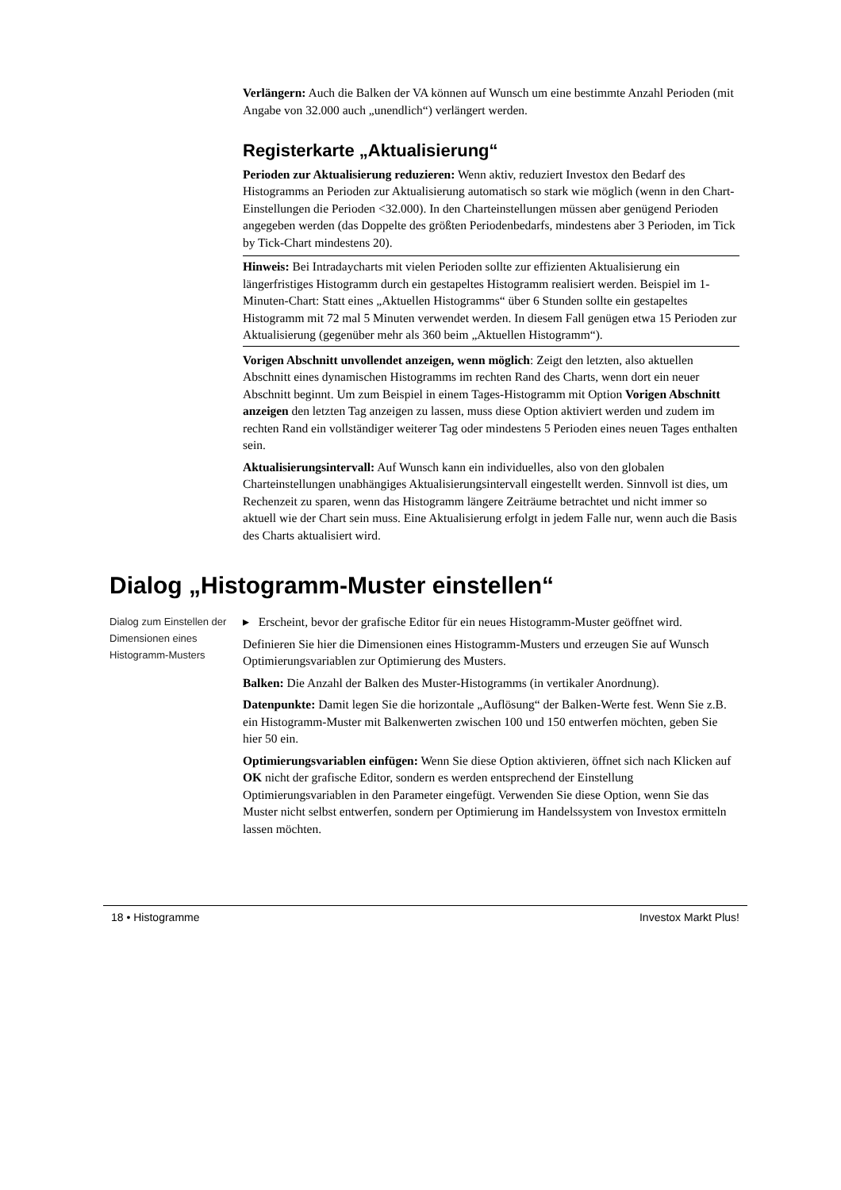Verlängern: Auch die Balken der VA können auf Wunsch um eine bestimmte Anzahl Perioden (mit Angabe von 32.000 auch „unendlich“) verlängert werden.
Registerkarte „Aktualisierung“
Perioden zur Aktualisierung reduzieren: Wenn aktiv, reduziert Investox den Bedarf des Histogramms an Perioden zur Aktualisierung automatisch so stark wie möglich (wenn in den Chart-Einstellungen die Perioden <32.000). In den Charteinstellungen müssen aber genügend Perioden angegeben werden (das Doppelte des größten Periodenbedarfs, mindestens aber 3 Perioden, im Tick by Tick-Chart mindestens 20).
Hinweis: Bei Intradaycharts mit vielen Perioden sollte zur effizienten Aktualisierung ein längerfristiges Histogramm durch ein gestapeltes Histogramm realisiert werden. Beispiel im 1-Minuten-Chart: Statt eines „Aktuellen Histogramms“ über 6 Stunden sollte ein gestapeltes Histogramm mit 72 mal 5 Minuten verwendet werden. In diesem Fall genügen etwa 15 Perioden zur Aktualisierung (gegenüber mehr als 360 beim „Aktuellen Histogramm“).
Vorigen Abschnitt unvollendet anzeigen, wenn möglich: Zeigt den letzten, also aktuellen Abschnitt eines dynamischen Histogramms im rechten Rand des Charts, wenn dort ein neuer Abschnitt beginnt. Um zum Beispiel in einem Tages-Histogramm mit Option Vorigen Abschnitt anzeigen den letzten Tag anzeigen zu lassen, muss diese Option aktiviert werden und zudem im rechten Rand ein vollständiger weiterer Tag oder mindestens 5 Perioden eines neuen Tages enthalten sein.
Aktualisierungsintervall: Auf Wunsch kann ein individuelles, also von den globalen Charteinstellungen unabhängiges Aktualisierungsintervall eingestellt werden. Sinnvoll ist dies, um Rechenzeit zu sparen, wenn das Histogramm längere Zeiträume betrachtet und nicht immer so aktuell wie der Chart sein muss. Eine Aktualisierung erfolgt in jedem Falle nur, wenn auch die Basis des Charts aktualisiert wird.
Dialog „Histogramm-Muster einstellen“
Dialog zum Einstellen der Dimensionen eines Histogramm-Musters
▸ Erscheint, bevor der grafische Editor für ein neues Histogramm-Muster geöffnet wird.
Definieren Sie hier die Dimensionen eines Histogramm-Musters und erzeugen Sie auf Wunsch Optimierungsvariablen zur Optimierung des Musters.
Balken: Die Anzahl der Balken des Muster-Histogramms (in vertikaler Anordnung).
Datenpunkte: Damit legen Sie die horizontale „Auflösung“ der Balken-Werte fest. Wenn Sie z.B. ein Histogramm-Muster mit Balkenwerten zwischen 100 und 150 entwerfen möchten, geben Sie hier 50 ein.
Optimierungsvariablen einfügen: Wenn Sie diese Option aktivieren, öffnet sich nach Klicken auf OK nicht der grafische Editor, sondern es werden entsprechend der Einstellung Optimierungsvariablen in den Parameter eingefügt. Verwenden Sie diese Option, wenn Sie das Muster nicht selbst entwerfen, sondern per Optimierung im Handelssystem von Investox ermitteln lassen möchten.
18 • Histogramme Investox Markt Plus!